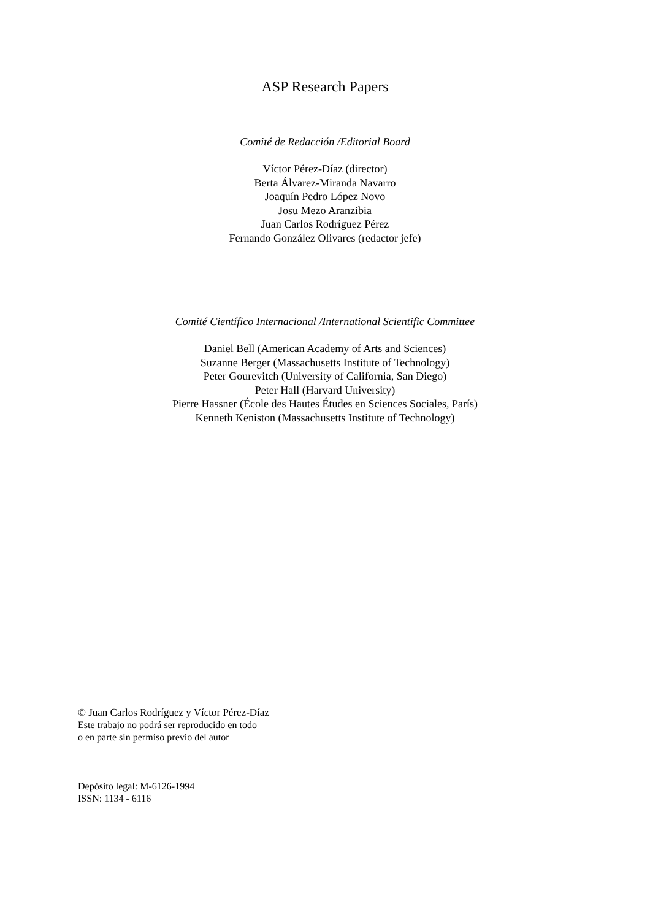ASP Research Papers
Comité de Redacción /Editorial Board
Víctor Pérez-Díaz (director)
Berta Álvarez-Miranda Navarro
Joaquín Pedro López Novo
Josu Mezo Aranzibia
Juan Carlos Rodríguez Pérez
Fernando González Olivares (redactor jefe)
Comité Científico Internacional /International Scientific Committee
Daniel Bell (American Academy of Arts and Sciences)
Suzanne Berger (Massachusetts Institute of Technology)
Peter Gourevitch (University of California, San Diego)
Peter Hall (Harvard University)
Pierre Hassner (École des Hautes Études en Sciences Sociales, París)
Kenneth Keniston (Massachusetts Institute of Technology)
© Juan Carlos Rodríguez y Víctor Pérez-Díaz
Este trabajo no podrá ser reproducido en todo
o en parte sin permiso previo del autor
Depósito legal: M-6126-1994
ISSN: 1134 - 6116